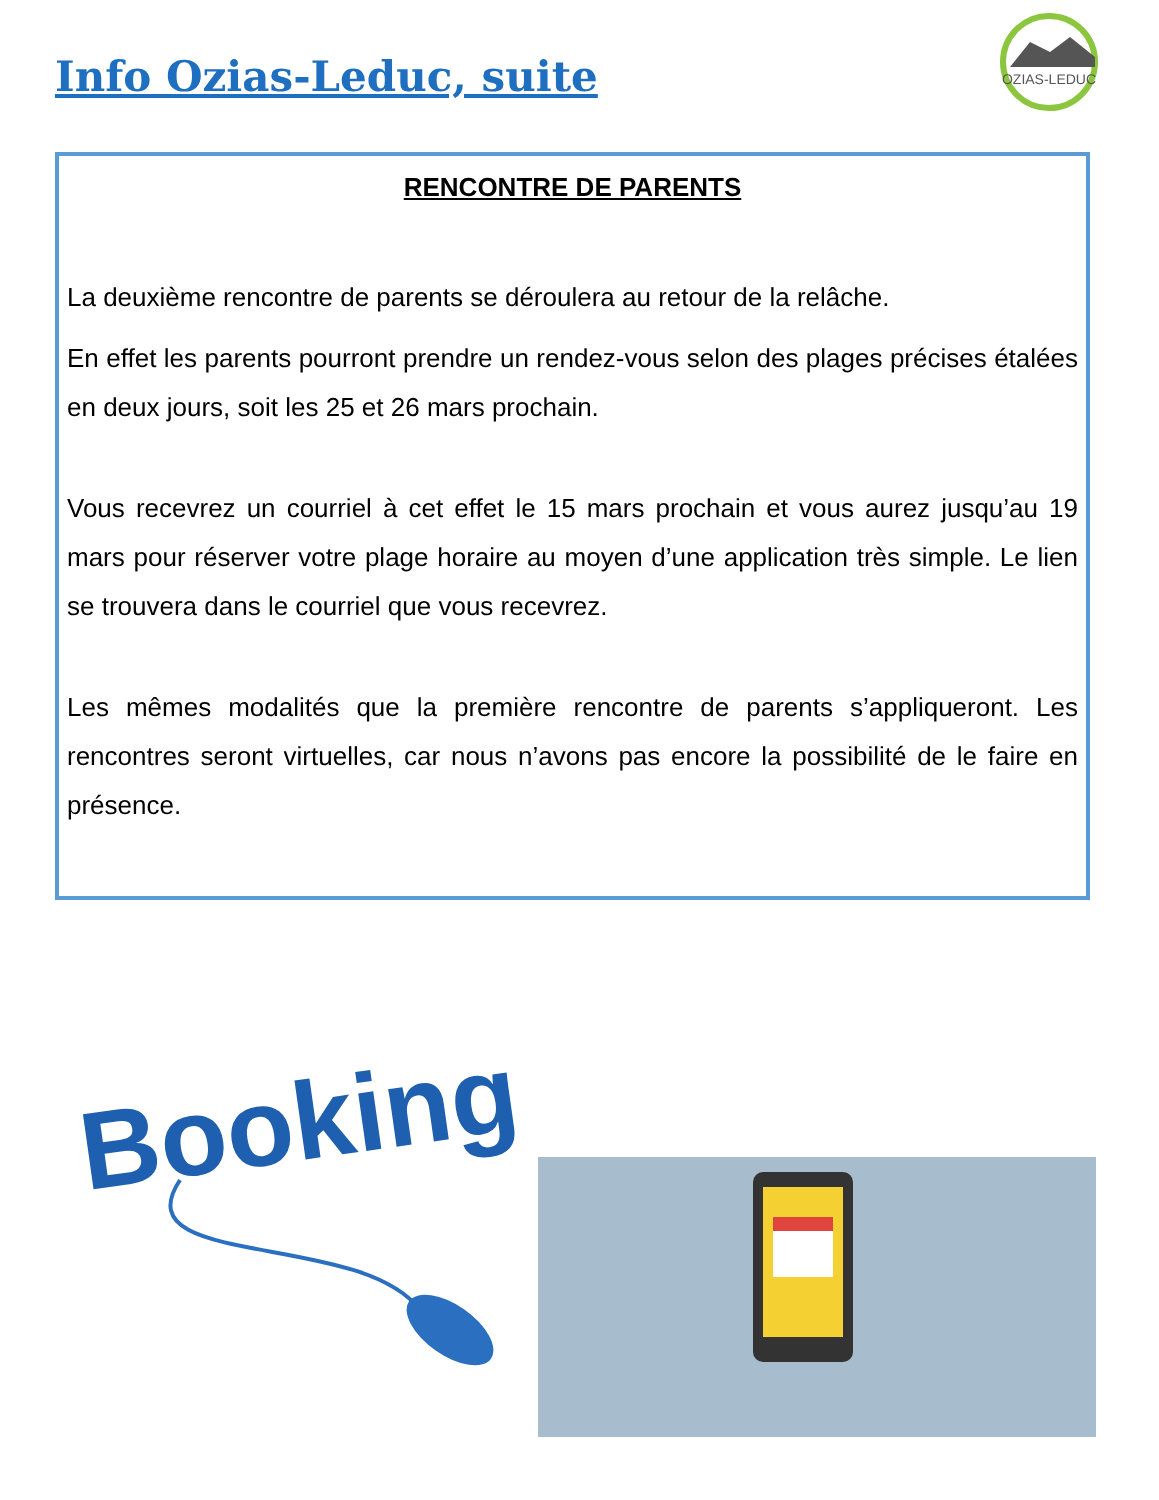Info Ozias-Leduc, suite
OZIAS-LEDUC
RENCONTRE DE PARENTS
La deuxième rencontre de parents se déroulera au retour de la relâche.
En effet les parents pourront prendre un rendez-vous selon des plages précises étalées en deux jours, soit les 25 et 26 mars prochain.
Vous recevrez un courriel à cet effet le 15 mars prochain et vous aurez jus­qu’au 19 mars pour réserver votre plage horaire au moyen d’une applica­tion très simple. Le lien se trouvera dans le courriel que vous recevrez.
Les mêmes modalités que la première rencontre de parents s’applique­ront. Les rencontres seront virtuelles, car nous n’avons pas encore la pos­sibilité de le faire en présence.
Booking